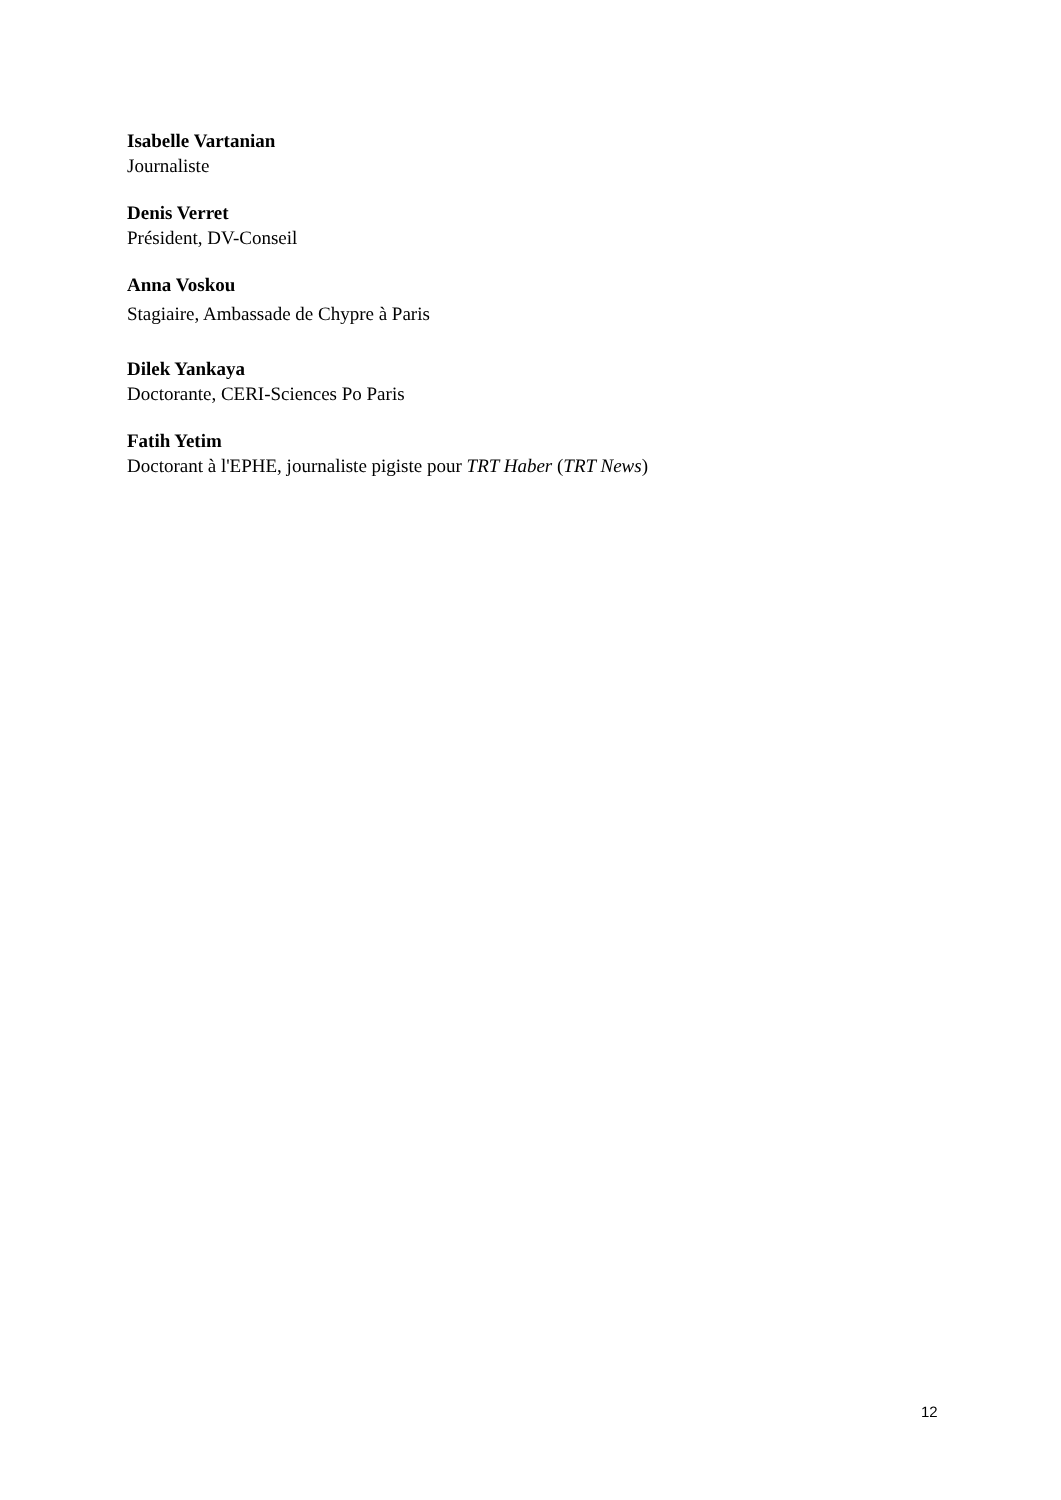Isabelle Vartanian
Journaliste
Denis Verret
Président, DV-Conseil
Anna Voskou
Stagiaire, Ambassade de Chypre à Paris
Dilek Yankaya
Doctorante, CERI-Sciences Po Paris
Fatih Yetim
Doctorant à l'EPHE, journaliste pigiste pour TRT Haber (TRT News)
12